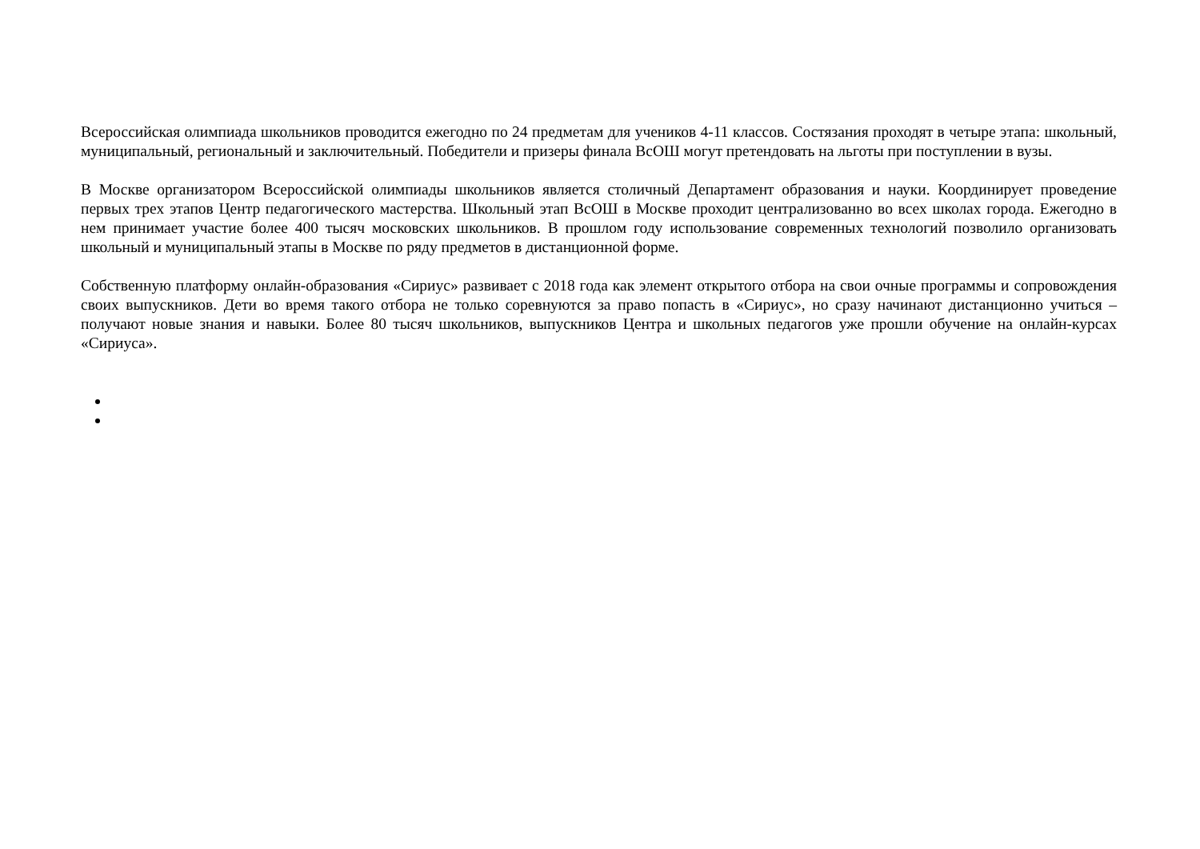Всероссийская олимпиада школьников проводится ежегодно по 24 предметам для учеников 4-11 классов. Состязания проходят в четыре этапа: школьный, муниципальный, региональный и заключительный. Победители и призеры финала ВсОШ могут претендовать на льготы при поступлении в вузы.
В Москве организатором Всероссийской олимпиады школьников является столичный Департамент образования и науки. Координирует проведение первых трех этапов Центр педагогического мастерства. Школьный этап ВсОШ в Москве проходит централизованно во всех школах города. Ежегодно в нем принимает участие более 400 тысяч московских школьников. В прошлом году использование современных технологий позволило организовать школьный и муниципальный этапы в Москве по ряду предметов в дистанционной форме.
Собственную платформу онлайн-образования «Сириус» развивает с 2018 года как элемент открытого отбора на свои очные программы и сопровождения своих выпускников. Дети во время такого отбора не только соревнуются за право попасть в «Сириус», но сразу начинают дистанционно учиться – получают новые знания и навыки. Более 80 тысяч школьников, выпускников Центра и школьных педагогов уже прошли обучение на онлайн-курсах «Сириуса».